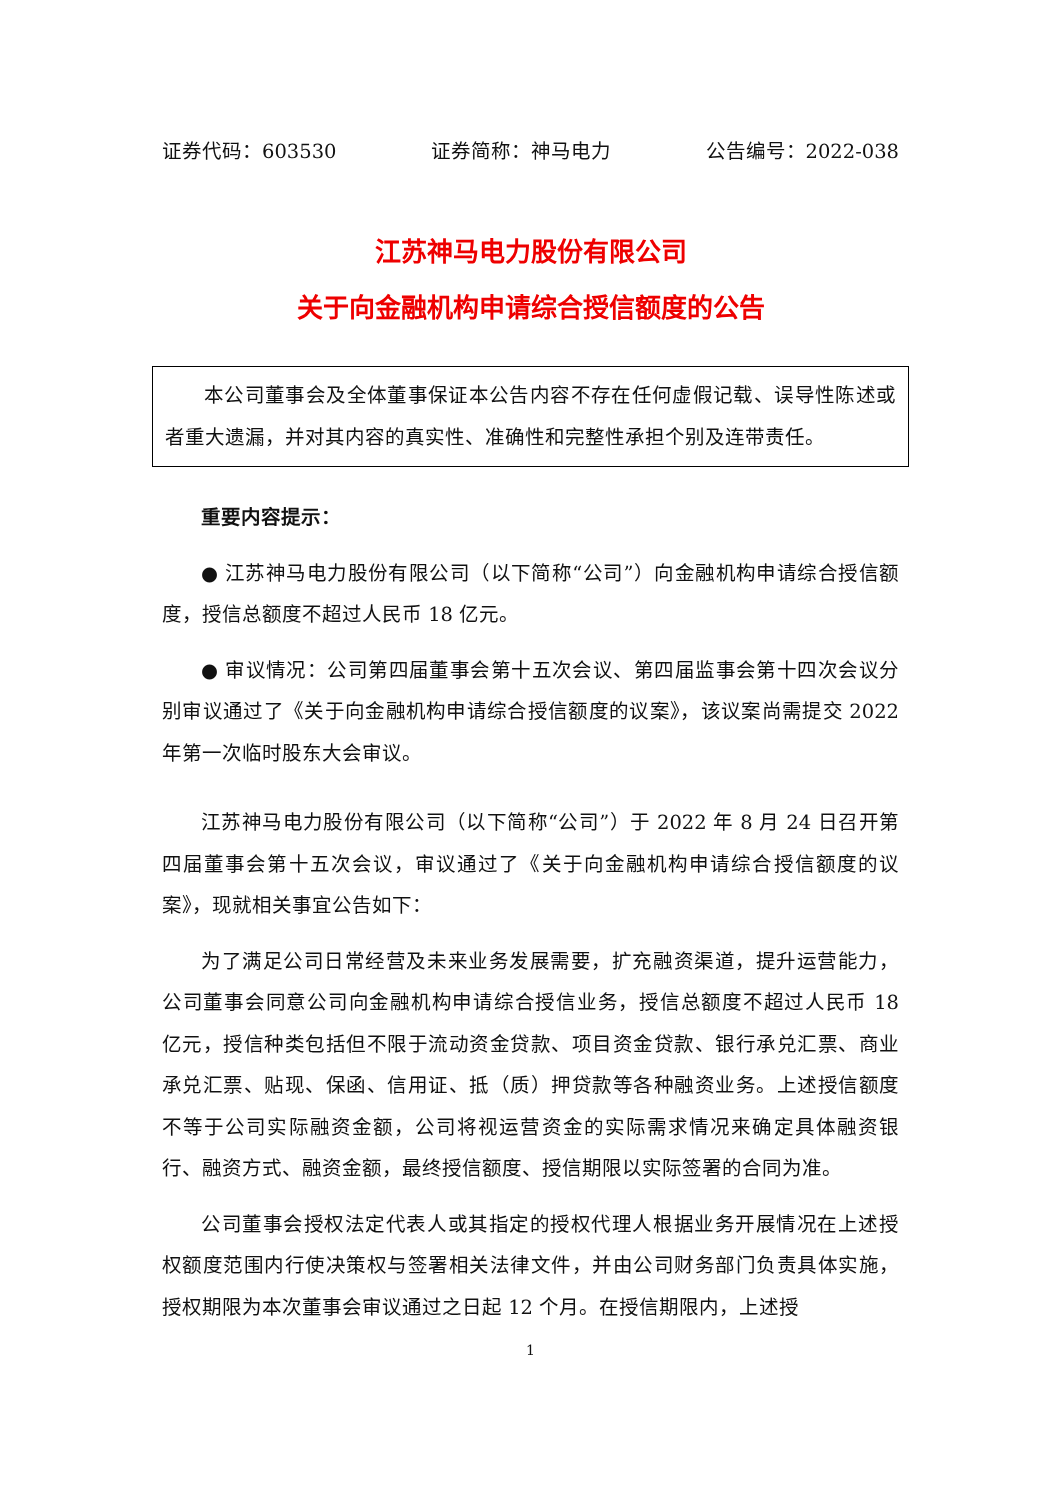证券代码：603530 证券简称：神马电力 公告编号：2022-038
江苏神马电力股份有限公司
关于向金融机构申请综合授信额度的公告
本公司董事会及全体董事保证本公告内容不存在任何虚假记载、误导性陈述或者重大遗漏，并对其内容的真实性、准确性和完整性承担个别及连带责任。
重要内容提示：
● 江苏神马电力股份有限公司（以下简称“公司”）向金融机构申请综合授信额度，授信总额度不超过人民币 18 亿元。
● 审议情况：公司第四届董事会第十五次会议、第四届监事会第十四次会议分别审议通过了《关于向金融机构申请综合授信额度的议案》，该议案尚需提交 2022 年第一次临时股东大会审议。
江苏神马电力股份有限公司（以下简称“公司”）于 2022 年 8 月 24 日召开第四届董事会第十五次会议，审议通过了《关于向金融机构申请综合授信额度的议案》，现就相关事宜公告如下：
为了满足公司日常经营及未来业务发展需要，扩充融资渠道，提升运营能力，公司董事会同意公司向金融机构申请综合授信业务，授信总额度不超过人民币 18 亿元，授信种类包括但不限于流动资金贷款、项目资金贷款、银行承兑汇票、商业承兑汇票、贴现、保函、信用证、抵（质）押贷款等各种融资业务。上述授信额度不等于公司实际融资金额，公司将视运营资金的实际需求情况来确定具体融资银行、融资方式、融资金额，最终授信额度、授信期限以实际签署的合同为准。
公司董事会授权法定代表人或其指定的授权代理人根据业务开展情况在上述授权额度范围内行使决策权与签署相关法律文件，并由公司财务部门负责具体实施，授权期限为本次董事会审议通过之日起 12 个月。在授信期限内，上述授
1